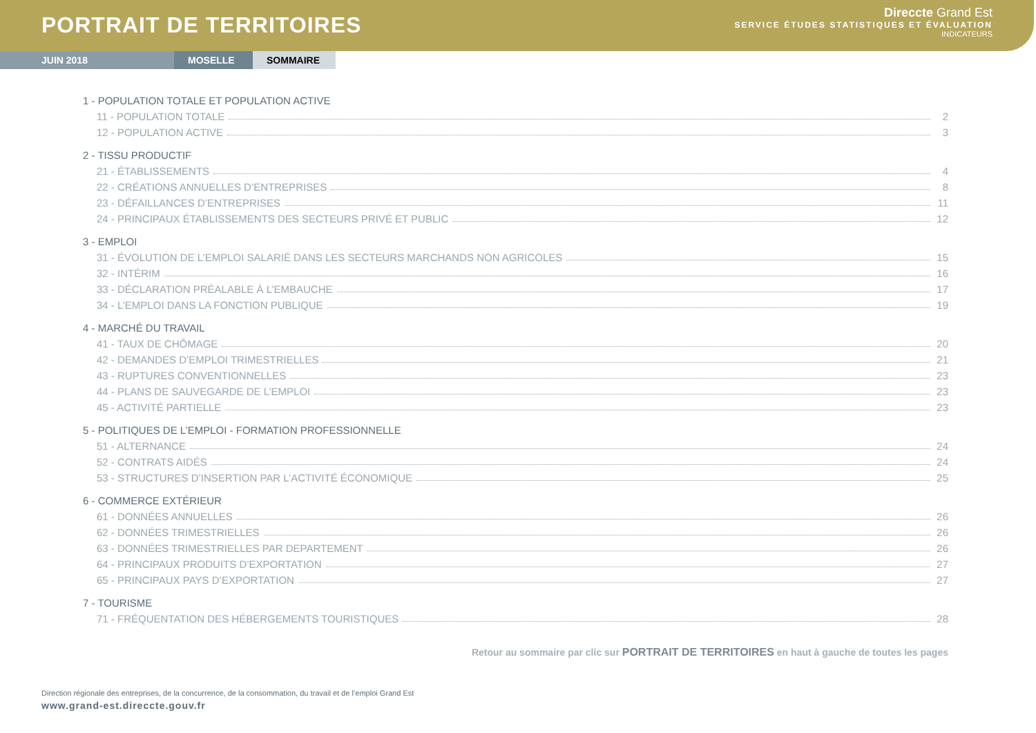PORTRAIT DE TERRITOIRES
Direccte Grand Est
SERVICE ÉTUDES STATISTIQUES ET ÉVALUATION
INDICATEURS
JUIN 2018 MOSELLE SOMMAIRE
1 - POPULATION TOTALE ET POPULATION ACTIVE
11 - POPULATION TOTALE 2
12 - POPULATION ACTIVE 3
2 - TISSU PRODUCTIF
21 - ÉTABLISSEMENTS 4
22 - CRÉATIONS ANNUELLES D’ENTREPRISES 8
23 - DÉFAILLANCES D’ENTREPRISES 11
24 - PRINCIPAUX ÉTABLISSEMENTS DES SECTEURS PRIVÉ ET PUBLIC 12
3 - EMPLOI
31 - ÉVOLUTION DE L’EMPLOI SALARIÉ DANS LES SECTEURS MARCHANDS NON AGRICOLES 15
32 - INTÉRIM 16
33 - DÉCLARATION PRÉALABLE À L’EMBAUCHE 17
34 - L’EMPLOI DANS LA FONCTION PUBLIQUE 19
4 - MARCHÉ DU TRAVAIL
41 - TAUX DE CHÔMAGE 20
42 - DEMANDES D’EMPLOI TRIMESTRIELLES 21
43 - RUPTURES CONVENTIONNELLES 23
44 - PLANS DE SAUVEGARDE DE L’EMPLOI 23
45 - ACTIVITÉ PARTIELLE 23
5 - POLITIQUES DE L’EMPLOI - FORMATION PROFESSIONNELLE
51 - ALTERNANCE 24
52 - CONTRATS AIDÉS 24
53 - STRUCTURES D’INSERTION PAR L’ACTIVITÉ ÉCONOMIQUE 25
6 - COMMERCE EXTÉRIEUR
61 - DONNÉES ANNUELLES 26
62 - DONNÉES TRIMESTRIELLES 26
63 - DONNÉES TRIMESTRIELLES PAR DEPARTEMENT 26
64 - PRINCIPAUX PRODUITS D’EXPORTATION 27
65 - PRINCIPAUX PAYS D’EXPORTATION 27
7 - TOURISME
71 - FRÉQUENTATION DES HÉBERGEMENTS TOURISTIQUES 28
Retour au sommaire par clic sur PORTRAIT DE TERRITOIRES en haut à gauche de toutes les pages
Direction régionale des entreprises, de la concurrence, de la consommation, du travail et de l’emploi Grand Est
www.grand-est.direccte.gouv.fr